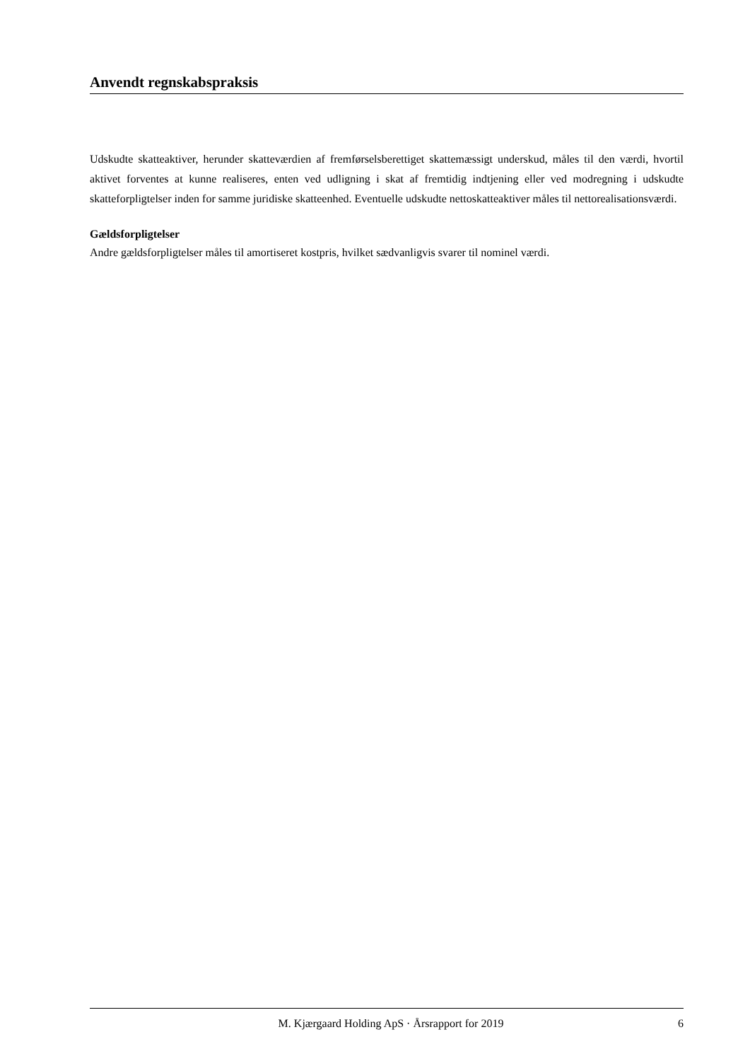Anvendt regnskabspraksis
Udskudte skatteaktiver, herunder skatteværdien af fremførselsberettiget skattemæssigt underskud, måles til den værdi, hvortil aktivet forventes at kunne realiseres, enten ved udligning i skat af fremtidig indtjening eller ved modregning i udskudte skatteforpligtelser inden for samme juridiske skatteenhed. Eventuelle udskudte nettoskatteaktiver måles til nettorealisationsværdi.
Gældsforpligtelser
Andre gældsforpligtelser måles til amortiseret kostpris, hvilket sædvanligvis svarer til nominel værdi.
M. Kjærgaard Holding ApS · Årsrapport for 2019 6